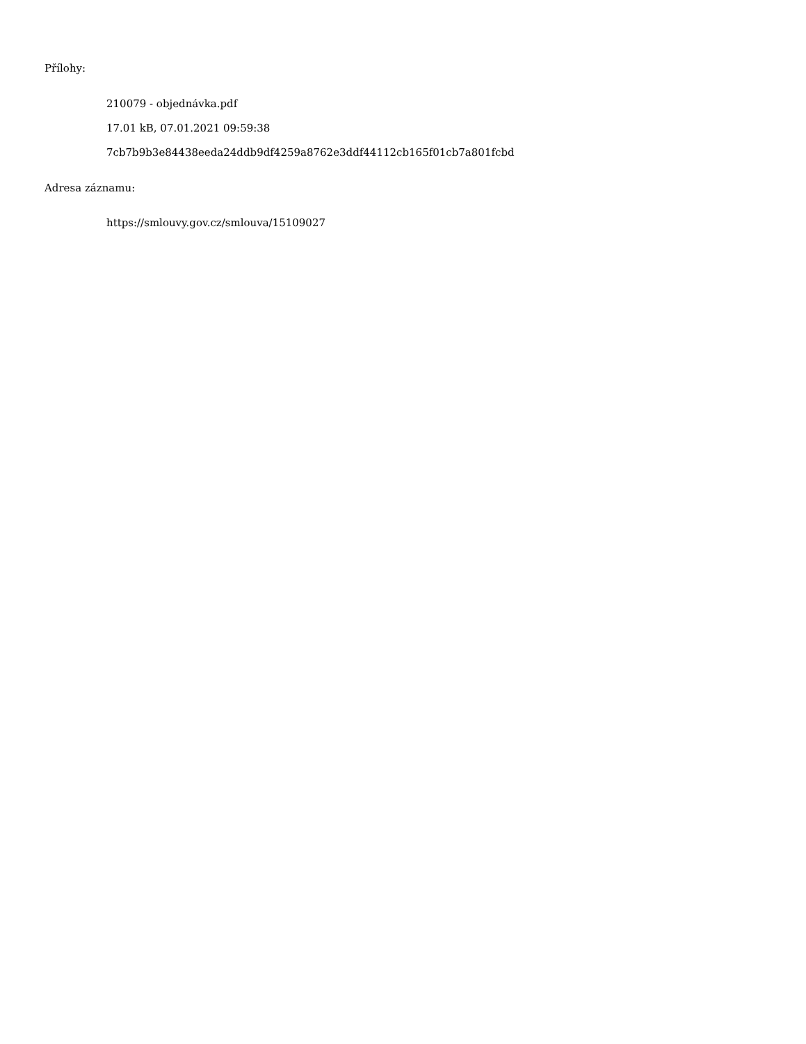Přílohy:
210079 - objednávka.pdf
17.01 kB, 07.01.2021 09:59:38
7cb7b9b3e84438eeda24ddb9df4259a8762e3ddf44112cb165f01cb7a801fcbd
Adresa záznamu:
https://smlouvy.gov.cz/smlouva/15109027